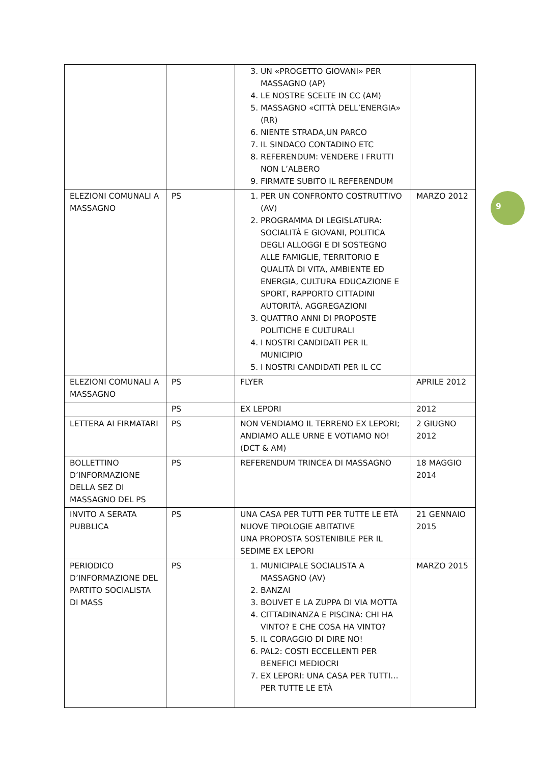| | | 3. UN «PROGETTO GIOVANI» PER MASSAGNO (AP) 4. LE NOSTRE SCELTE IN CC (AM) 5. MASSAGNO «CITTÀ DELL’ENERGIA» (RR) 6. NIENTE STRADA,UN PARCO 7. IL SINDACO CONTADINO ETC 8. REFERENDUM: VENDERE I FRUTTI NON L’ALBERO 9. FIRMATE SUBITO IL REFERENDUM | |
| ELEZIONI COMUNALI A MASSAGNO | PS | 1. PER UN CONFRONTO COSTRUTTIVO (AV) 2. PROGRAMMA DI LEGISLATURA: SOCIALITÀ E GIOVANI, POLITICA DEGLI ALLOGGI E DI SOSTEGNO ALLE FAMIGLIE, TERRITORIO E QUALITÀ DI VITA, AMBIENTE ED ENERGIA, CULTURA EDUCAZIONE E SPORT, RAPPORTO CITTADINI AUTORITÀ, AGGREGAZIONI 3. QUATTRO ANNI DI PROPOSTE POLITICHE E CULTURALI 4. I NOSTRI CANDIDATI PER IL MUNICIPIO 5. I NOSTRI CANDIDATI PER IL CC | MARZO 2012 |
| ELEZIONI COMUNALI A MASSAGNO | PS | FLYER | APRILE 2012 |
| | PS | EX LEPORI | 2012 |
| LETTERA AI FIRMATARI | PS | NON VENDIAMO IL TERRENO EX LEPORI; ANDIAMO ALLE URNE E VOTIAMO NO! (DCT & AM) | 2 GIUGNO 2012 |
| BOLLETTINO D’INFORMAZIONE DELLA SEZ DI MASSAGNO DEL PS | PS | REFERENDUM TRINCEA DI MASSAGNO | 18 MAGGIO 2014 |
| INVITO A SERATA PUBBLICA | PS | UNA CASA PER TUTTI PER TUTTE LE ETÀ NUOVE TIPOLOGIE ABITATIVE UNA PROPOSTA SOSTENIBILE PER IL SEDIME EX LEPORI | 21 GENNAIO 2015 |
| PERIODICO D’INFORMAZIONE DEL PARTITO SOCIALISTA DI MASS | PS | 1. MUNICIPALE SOCIALISTA A MASSAGNO (AV) 2. BANZAI 3. BOUVET E LA ZUPPA DI VIA MOTTA 4. CITTADINANZA E PISCINA: CHI HA VINTO? E CHE COSA HA VINTO? 5. IL CORAGGIO DI DIRE NO! 6. PAL2: COSTI ECCELLENTI PER BENEFICI MEDIOCRI 7. EX LEPORI: UNA CASA PER TUTTI…PER TUTTE LE ETÀ | MARZO 2015 |
9